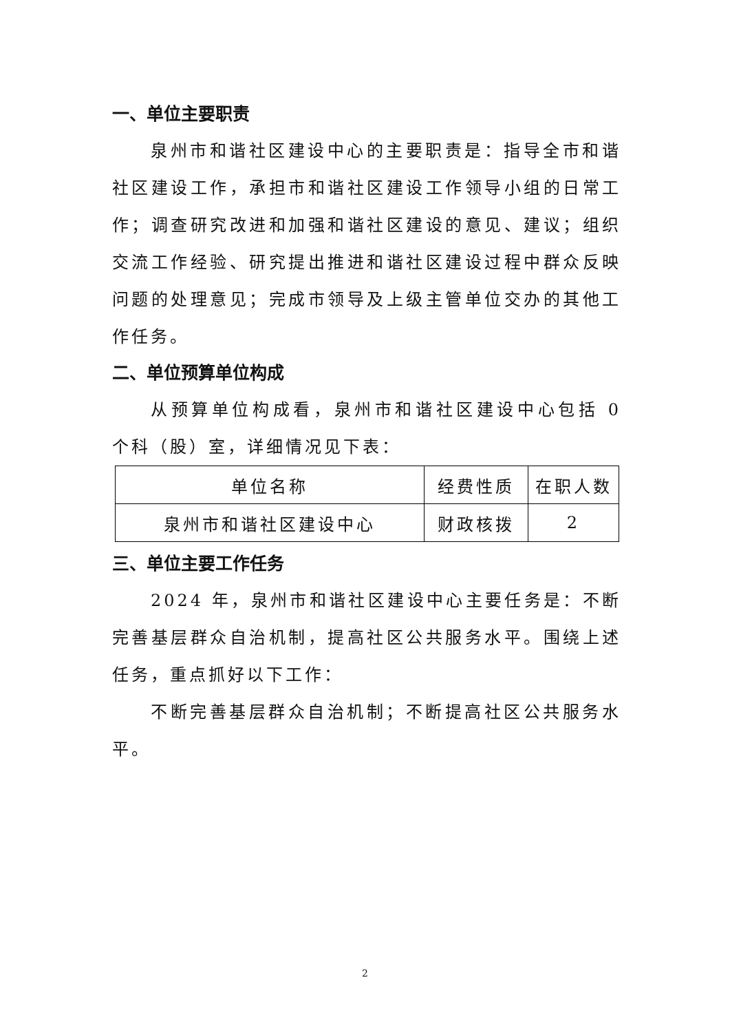一、单位主要职责
泉州市和谐社区建设中心的主要职责是：指导全市和谐社区建设工作，承担市和谐社区建设工作领导小组的日常工作；调查研究改进和加强和谐社区建设的意见、建议；组织交流工作经验、研究提出推进和谐社区建设过程中群众反映问题的处理意见；完成市领导及上级主管单位交办的其他工作任务。
二、单位预算单位构成
从预算单位构成看，泉州市和谐社区建设中心包括 0 个科（股）室，详细情况见下表：
| 单位名称 | 经费性质 | 在职人数 |
| 泉州市和谐社区建设中心 | 财政核拨 | 2 |
三、单位主要工作任务
2024 年，泉州市和谐社区建设中心主要任务是：不断完善基层群众自治机制，提高社区公共服务水平。围绕上述任务，重点抓好以下工作：
不断完善基层群众自治机制；不断提高社区公共服务水平。
2